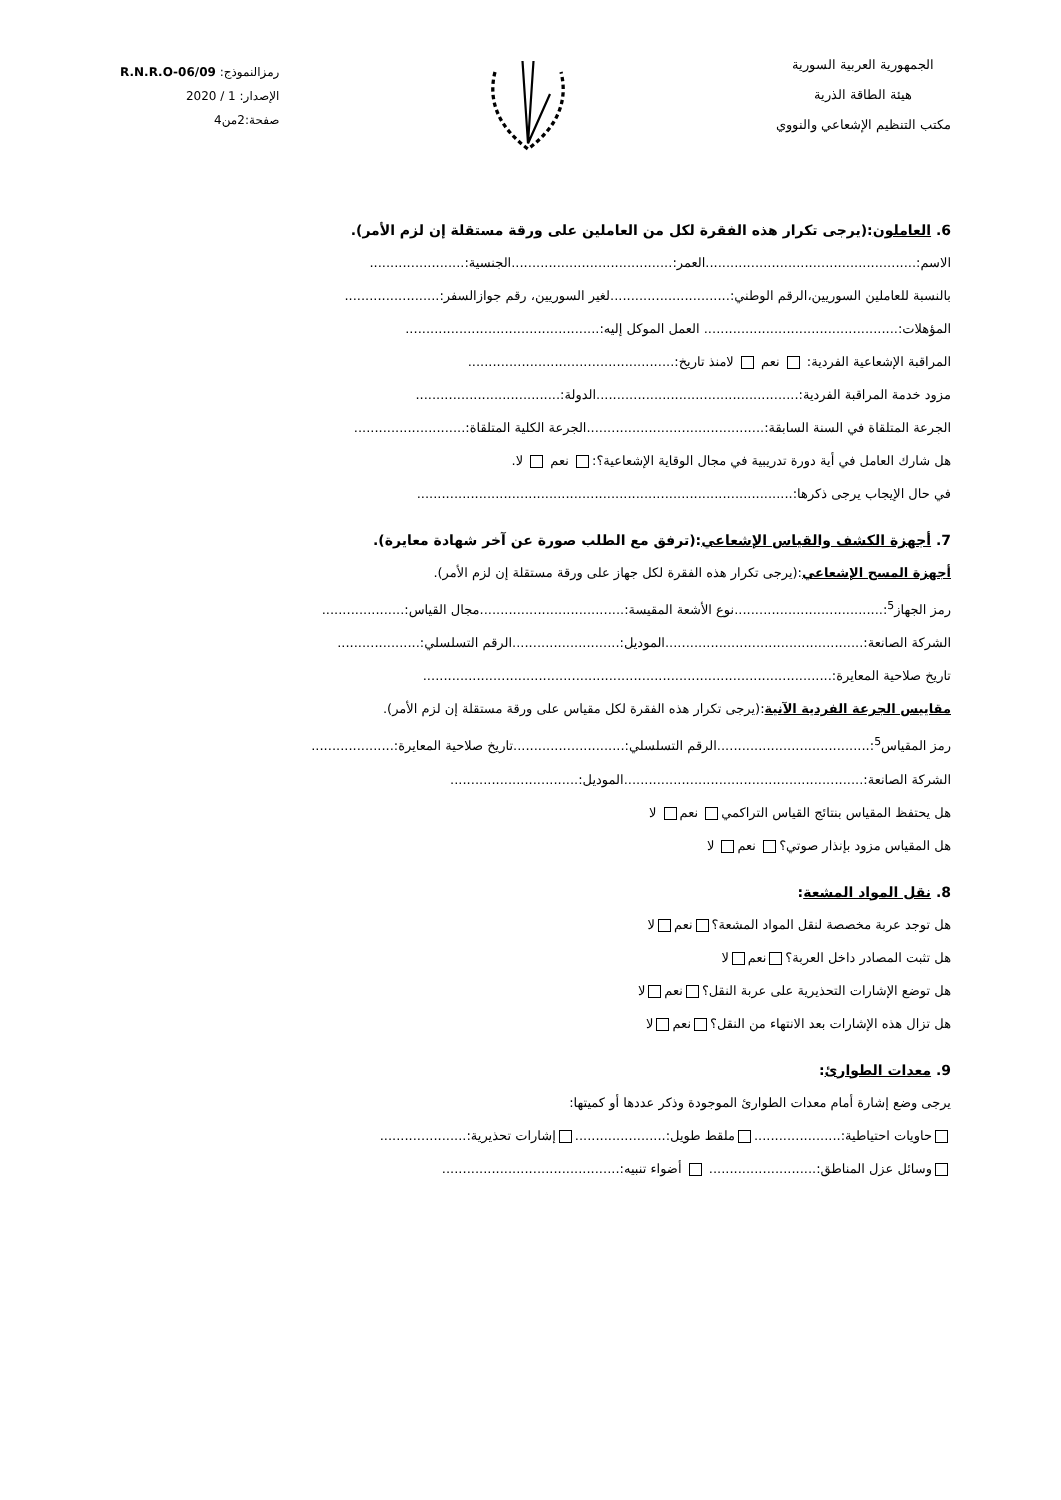الجمهورية العربية السورية
هيئة الطاقة الذرية
مكتب التنظيم الإشعاعي والنووي
رمزالنموذج: R.N.R.O-06/09
الإصدار: 1 / 2020
صفحة:2من4
6. العاملون:(يرجى تكرار هذه الفقرة لكل من العاملين على ورقة مستقلة إن لزم الأمر).
الاسم:...................................................العمر:.......................................الجنسية:.......................
بالنسبة للعاملين السوريين،الرقم الوطني:.............................لغير السوريين، رقم جوازالسفر:.......................
المؤهلات:............................................... العمل الموكل إليه:...............................................
المراقبة الإشعاعية الفردية: نعم لامنذ تاريخ:..................................................
مزود خدمة المراقبة الفردية:.................................................الدولة:...................................
الجرعة المتلقاة في السنة السابقة:...........................................الجرعة الكلية المتلقاة:...........................
هل شارك العامل في أية دورة تدريبية في مجال الوقاية الإشعاعية؟: نعم لا.
في حال الإيجاب يرجى ذكرها:...........................................................................................
7. أجهزة الكشف والقياس الإشعاعي:(ترفق مع الطلب صورة عن آخر شهادة معايرة).
أجهزة المسح الإشعاعي:(يرجى تكرار هذه الفقرة لكل جهاز على ورقة مستقلة إن لزم الأمر).
رمز الجهاز<sup>5</sup>:....................................نوع الأشعة المقيسة:...................................مجال القياس:....................
الشركة الصانعة:................................................الموديل:..........................الرقم التسلسلي:....................
تاريخ صلاحية المعايرة:...................................................................................................
مقاييس الجرعة الفردية الآنية:(يرجى تكرار هذه الفقرة لكل مقياس على ورقة مستقلة إن لزم الأمر).
رمز المقياس<sup>5</sup>:.....................................الرقم التسلسلي:...........................تاريخ صلاحية المعايرة:....................
الشركة الصانعة:..........................................................الموديل:...............................
هل يحتفظ المقياس بنتائج القياس التراكمي نعم لا
هل المقياس مزود بإنذار صوتي؟ نعم لا
8. نقل المواد المشعة:
هل توجد عربة مخصصة لنقل المواد المشعة؟ نعم لا
هل تثبت المصادر داخل العربة؟ نعم لا
هل توضع الإشارات التحذيرية على عربة النقل؟ نعم لا
هل تزال هذه الإشارات بعد الانتهاء من النقل؟ نعم لا
9. معدات الطوارئ:
يرجى وضع إشارة أمام معدات الطوارئ الموجودة وذكر عددها أو كميتها:
حاويات احتياطية:..................... ملقط طويل:...................... إشارات تحذيرية:.....................
وسائل عزل المناطق:.......................... أضواء تنبيه:...........................................